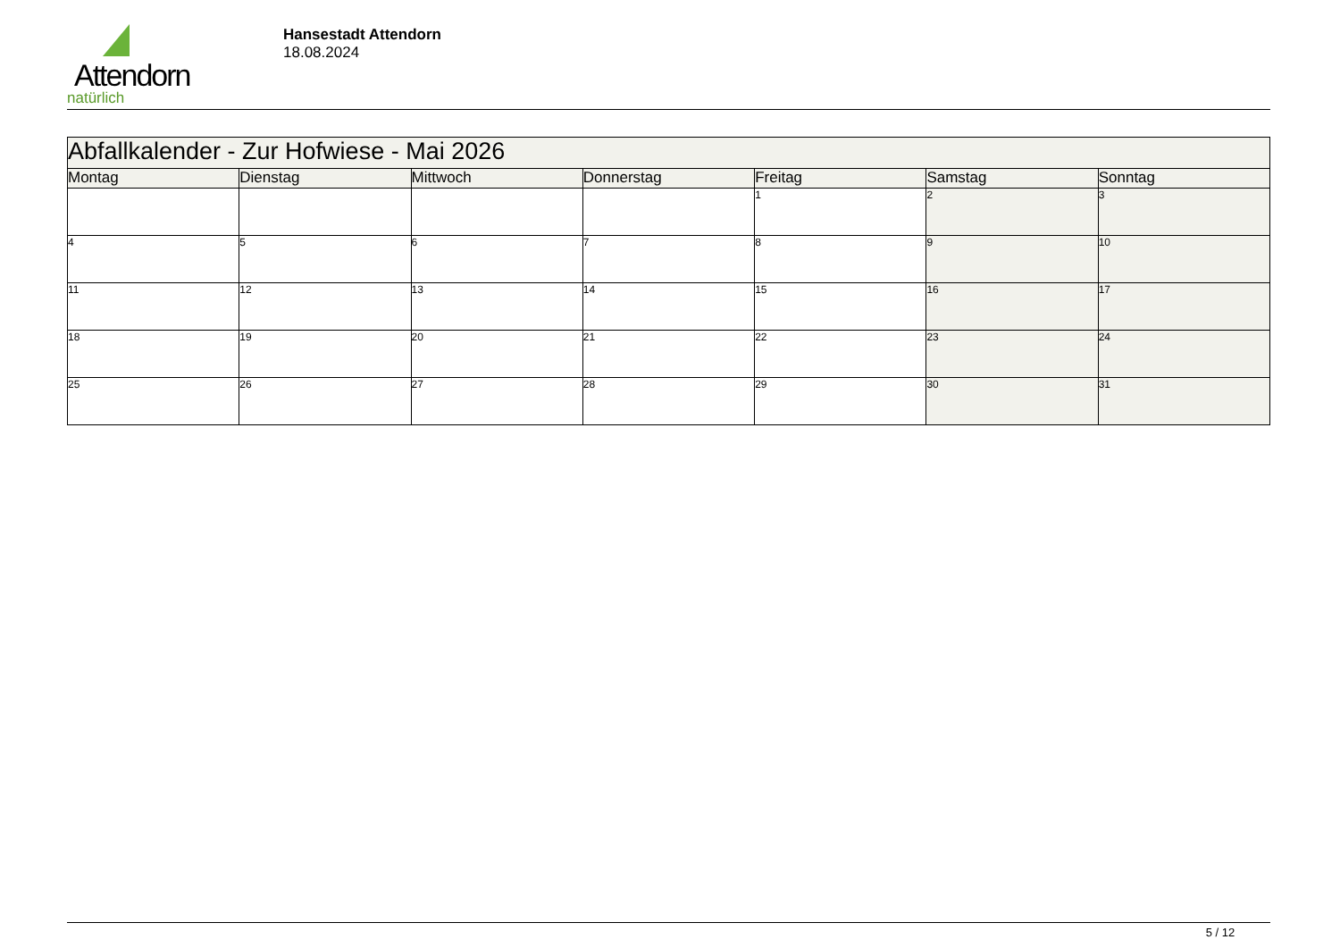Attendorn
natürlich
Hansestadt Attendorn
18.08.2024
| Abfallkalender - Zur Hofwiese - Mai 2026 | | | | | | |
| Montag | Dienstag | Mittwoch | Donnerstag | Freitag | Samstag | Sonntag |
| | | | | 1 | 2 | 3 |
| 4 | 5 | 6 | 7 | 8 | 9 | 10 |
| 11 | 12 | 13 | 14 | 15 | 16 | 17 |
| 18 | 19 | 20 | 21 | 22 | 23 | 24 |
| 25 | 26 | 27 | 28 | 29 | 30 | 31 |
5 / 12